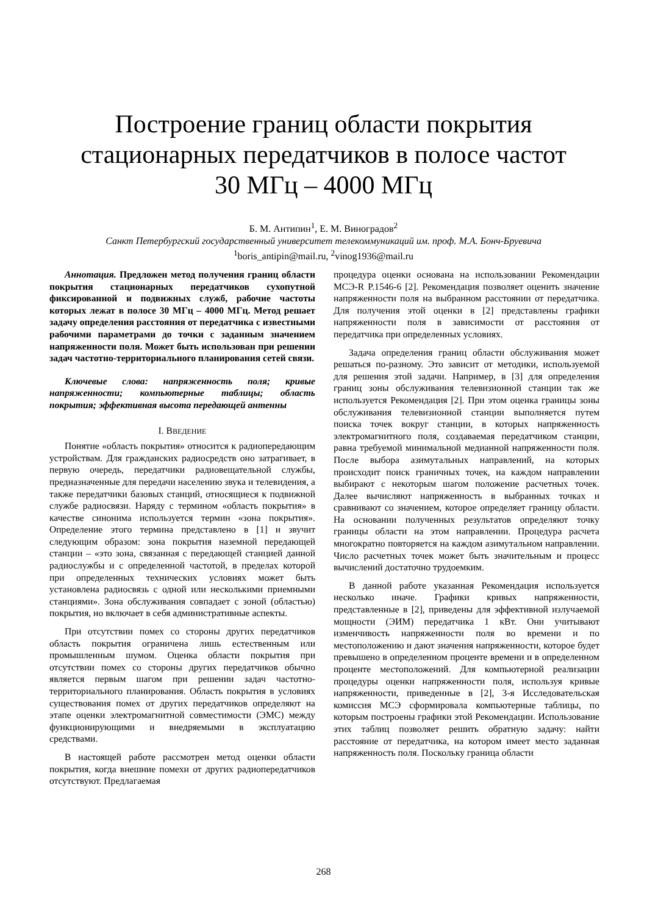Построение границ области покрытия
стационарных передатчиков в полосе частот
30 МГц – 4000 МГц
Б. М. Антипин<sup>1</sup>, Е. М. Виноградов<sup>2</sup>
Санкт Петербургский государственный университет телекоммуникаций им. проф. М.А. Бонч-Бруевича
<sup>1</sup> boris_antipin@mail.ru, <sup>2</sup>vinog1936@mail.ru
Аннотация. Предложен метод получения границ области покрытия стационарных передатчиков сухопутной фиксированной и подвижных служб, рабочие частоты которых лежат в полосе 30 МГц – 4000 МГц. Метод решает задачу определения расстояния от передатчика с известными рабочими параметрами до точки с заданным значением напряженности поля. Может быть использован при решении задач частотно-территориального планирования сетей связи.
Ключевые слова: напряженность поля; кривые напряженности; компьютерные таблицы; область покрытия; эффективная высота передающей антенны
I. ВВЕДЕНИЕ
Понятие «область покрытия» относится к радиопередающим устройствам. Для гражданских радиосредств оно затрагивает, в первую очередь, передатчики радиовещательной службы, предназначенные для передачи населению звука и телевидения, а также передатчики базовых станций, относящиеся к подвижной службе радиосвязи. Наряду с термином «область покрытия» в качестве синонима используется термин «зона покрытия». Определение этого термина представлено в [1] и звучит следующим образом: зона покрытия наземной передающей станции – «это зона, связанная с передающей станцией данной радиослужбы и с определенной частотой, в пределах которой при определенных технических условиях может быть установлена радиосвязь с одной или несколькими приемными станциями». Зона обслуживания совпадает с зоной (областью) покрытия, но включает в себя административные аспекты.
При отсутствии помех со стороны других передатчиков область покрытия ограничена лишь естественным или промышленным шумом. Оценка области покрытия при отсутствии помех со стороны других передатчиков обычно является первым шагом при решении задач частотно-территориального планирования. Область покрытия в условиях существования помех от других передатчиков определяют на этапе оценки электромагнитной совместимости (ЭМС) между функционирующими и внедряемыми в эксплуатацию средствами.
В настоящей работе рассмотрен метод оценки области покрытия, когда внешние помехи от других радиопередатчиков отсутствуют. Предлагаемая
процедура оценки основана на использовании Рекомендации МСЭ-R P.1546-6 [2]. Рекомендация позволяет оценить значение напряженности поля на выбранном расстоянии от передатчика. Для получения этой оценки в [2] представлены графики напряженности поля в зависимости от расстояния от передатчика при определенных условиях.
Задача определения границ области обслуживания может решаться по-разному. Это зависит от методики, используемой для решения этой задачи. Например, в [3] для определения границ зоны обслуживания телевизионной станции так же используется Рекомендация [2]. При этом оценка границы зоны обслуживания телевизионной станции выполняется путем поиска точек вокруг станции, в которых напряженность электромагнитного поля, создаваемая передатчиком станции, равна требуемой минимальной медианной напряженности поля. После выбора азимутальных направлений, на которых происходит поиск граничных точек, на каждом направлении выбирают с некоторым шагом положение расчетных точек. Далее вычисляют напряженность в выбранных точках и сравнивают со значением, которое определяет границу области. На основании полученных результатов определяют точку границы области на этом направлении. Процедура расчета многократно повторяется на каждом азимутальном направлении. Число расчетных точек может быть значительным и процесс вычислений достаточно трудоемким.
В данной работе указанная Рекомендация используется несколько иначе. Графики кривых напряженности, представленные в [2], приведены для эффективной излучаемой мощности (ЭИМ) передатчика 1 кВт. Они учитывают изменчивость напряженности поля во времени и по местоположению и дают значения напряженности, которое будет превышено в определенном проценте времени и в определенном проценте местоположений. Для компьютерной реализации процедуры оценки напряженности поля, используя кривые напряженности, приведенные в [2], 3-я Исследовательская комиссия МСЭ сформировала компьютерные таблицы, по которым построены графики этой Рекомендации. Использование этих таблиц позволяет решить обратную задачу: найти расстояние от передатчика, на котором имеет место заданная напряженность поля. Поскольку граница области
268